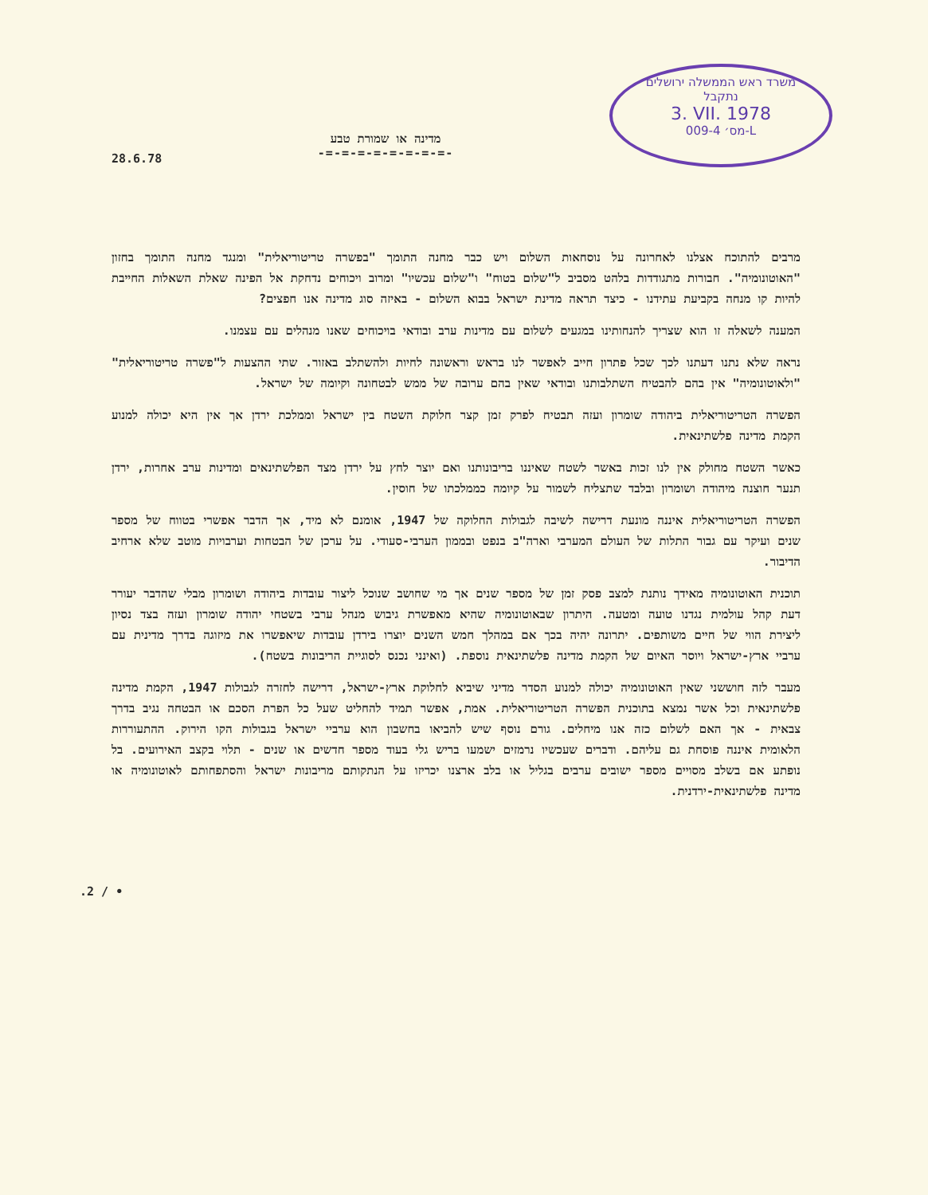28.6.78
מדינה או שמורת טבע
-=-=-=-=-=-=-=-=-
משרד ראש הממשלה ירושלים
נתקבל
3. VII. 1978
מס׳ 009-4-L
מרבים להתוכח אצלנו לאחרונה על נוסחאות השלום ויש כבר מחנה התומך "בפשרה טריטוריאלית" ומנגד מחנה התומך בחזון "האוטונומיה". חבורות מתגודדות בלהט מסביב ל"שלום בטוח" ו"שלום עכשיו" ומרוב ויכוחים נדחקת אל הפינה שאלת השאלות החייבת להיות קו מנחה בקביעת עתידנו - כיצד תראה מדינת ישראל בבוא השלום - באיזה סוג מדינה אנו חפצים?
המענה לשאלה זו הוא שצריך להנחותינו במגעים לשלום עם מדינות ערב ובודאי בויכוחים שאנו מנהלים עם עצמנו.
נראה שלא נתנו דעתנו לכך שכל פתרון חייב לאפשר לנו בראש וראשונה לחיות ולהשתלב באזור. שתי ההצעות ל"פשרה טריטוריאלית" "ולאוטונומיה" אין בהם להבטיח השתלבותנו ובודאי שאין בהם ערובה של ממש לבטחונה וקיומה של ישראל.
הפשרה הטריטוריאלית ביהודה שומרון ועזה תבטיח לפרק זמן קצר חלוקת השטח בין ישראל וממלכת ירדן אך אין היא יכולה למנוע הקמת מדינה פלשתינאית.
כאשר השטח מחולק אין לנו זכות באשר לשטח שאיננו בריבונותנו ואם יוצר לחץ על ירדן מצד הפלשתינאים ומדינות ערב אחרות, ירדן תנער חוצנה מיהודה ושומרון ובלבד שתצליח לשמור על קיומה כממלכתו של חוסין.
הפשרה הטריטוריאלית איננה מונעת דרישה לשיבה לגבולות החלוקה של 1947, אומנם לא מיד, אך הדבר אפשרי בטווח של מספר שנים ועיקר עם גבור התלות של העולם המערבי וארה"ב בנפט ובממון הערבי-סעודי. על ערכן של הבטחות וערבויות מוטב שלא ארחיב הדיבור.
תוכנית האוטונומיה מאידך נותנת למצב פסק זמן של מספר שנים אך מי שחושב שנוכל ליצור עובדות ביהודה ושומרון מבלי שהדבר יעורר דעת קהל עולמית נגדנו טועה ומטעה. היתרון שבאוטונומיה שהיא מאפשרת גיבוש מנהל ערבי בשטחי יהודה שומרון ועזה בצד נסיון ליצירת הווי של חיים משותפים. יתרונה יהיה בכך אם במהלך חמש השנים יוצרו בירדן עובדות שיאפשרו את מיזוגה בדרך מדינית עם ערביי ארץ-ישראל ויוסר האיום של הקמת מדינה פלשתינאית נוספת. (ואינני נכנס לסוגיית הריבונות בשטח).
מעבר לזה חוששני שאין האוטונומיה יכולה למנוע הסדר מדיני שיביא לחלוקת ארץ-ישראל, דרישה לחזרה לגבולות 1947, הקמת מדינה פלשתינאית וכל אשר נמצא בתוכנית הפשרה הטריטוריאלית. אמת, אפשר תמיד להחליט שעל כל הפרת הסכם או הבטחה נגיב בדרך צבאית - אך האם לשלום כזה אנו מיחלים. גורם נוסף שיש להביאו בחשבון הוא ערביי ישראל בגבולות הקו הירוק. ההתעוררות הלאומית איננה פוסחת גם עליהם. ודברים שעכשיו נרמזים ישמעו בריש גלי בעוד מספר חדשים או שנים - תלוי בקצב האירועים. בל נופתע אם בשלב מסויים מספר ישובים ערבים בגליל או בלב ארצנו יכריזו על הנתקותם מריבונות ישראל והסתפחותם לאוטונומיה או מדינה פלשתינאית-ירדנית.
.2 / •